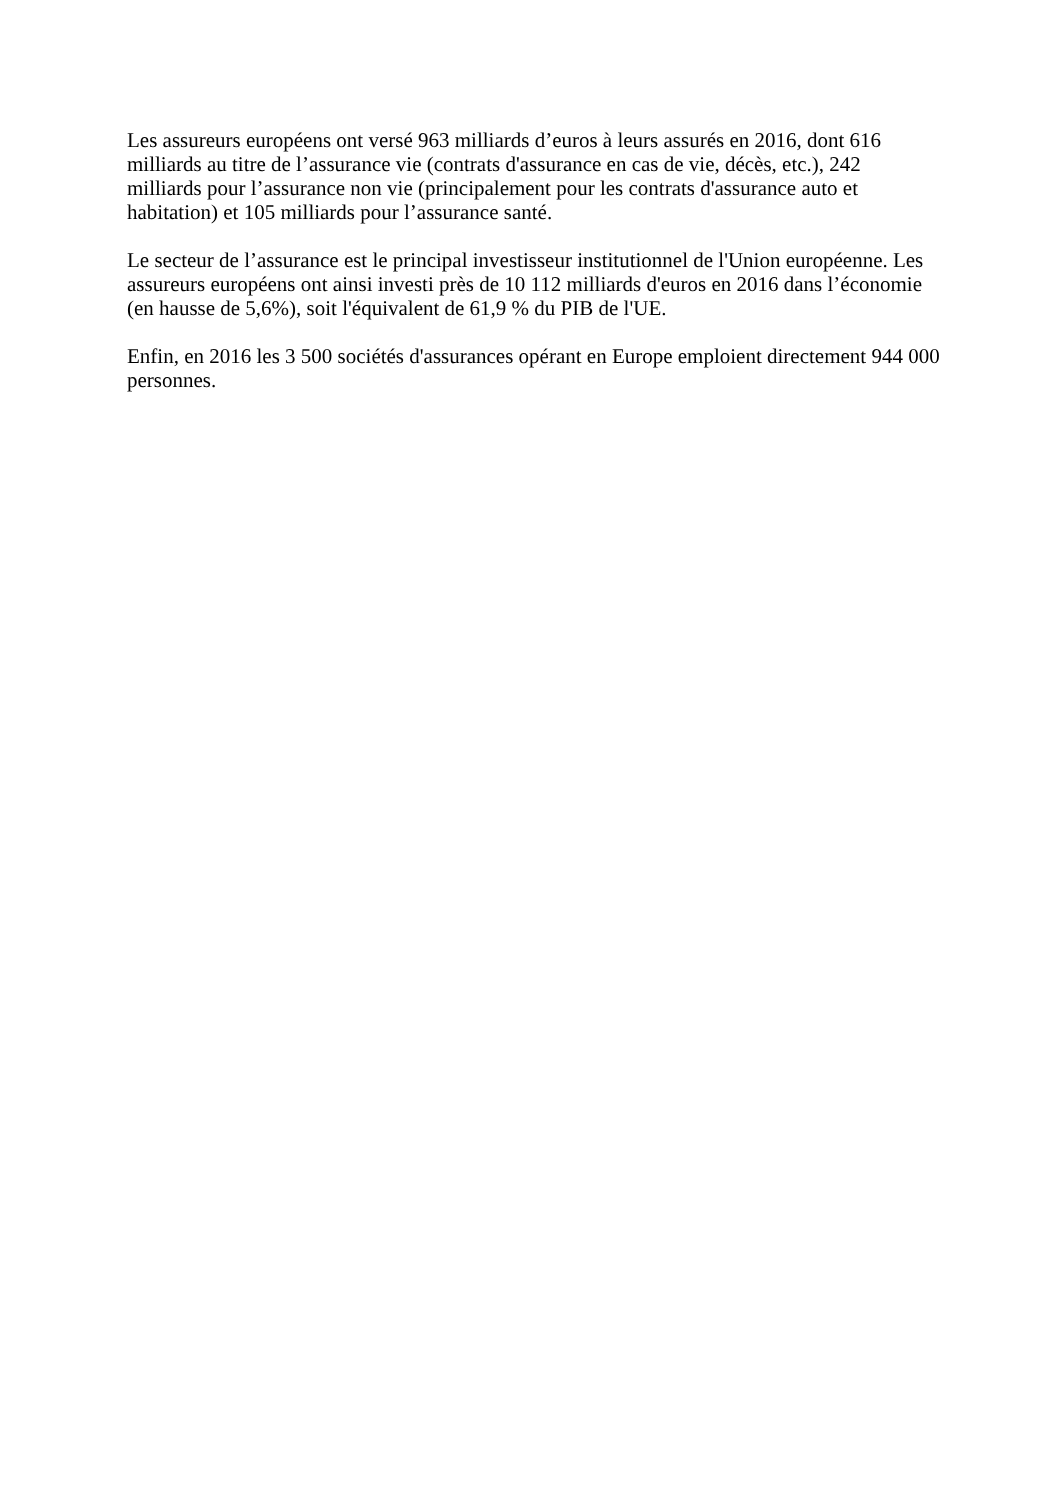Les assureurs européens ont versé 963 milliards d’euros à leurs assurés en 2016, dont 616 milliards au titre de l’assurance vie (contrats d'assurance en cas de vie, décès, etc.), 242 milliards pour l’assurance non vie (principalement pour les contrats d'assurance auto et habitation) et 105 milliards pour l’assurance santé.
Le secteur de l’assurance est le principal investisseur institutionnel de l'Union européenne. Les assureurs européens ont ainsi investi près de 10 112 milliards d'euros en 2016 dans l’économie (en hausse de 5,6%), soit l'équivalent de 61,9 % du PIB de l'UE.
Enfin, en 2016 les 3 500 sociétés d'assurances opérant en Europe emploient directement 944 000 personnes.